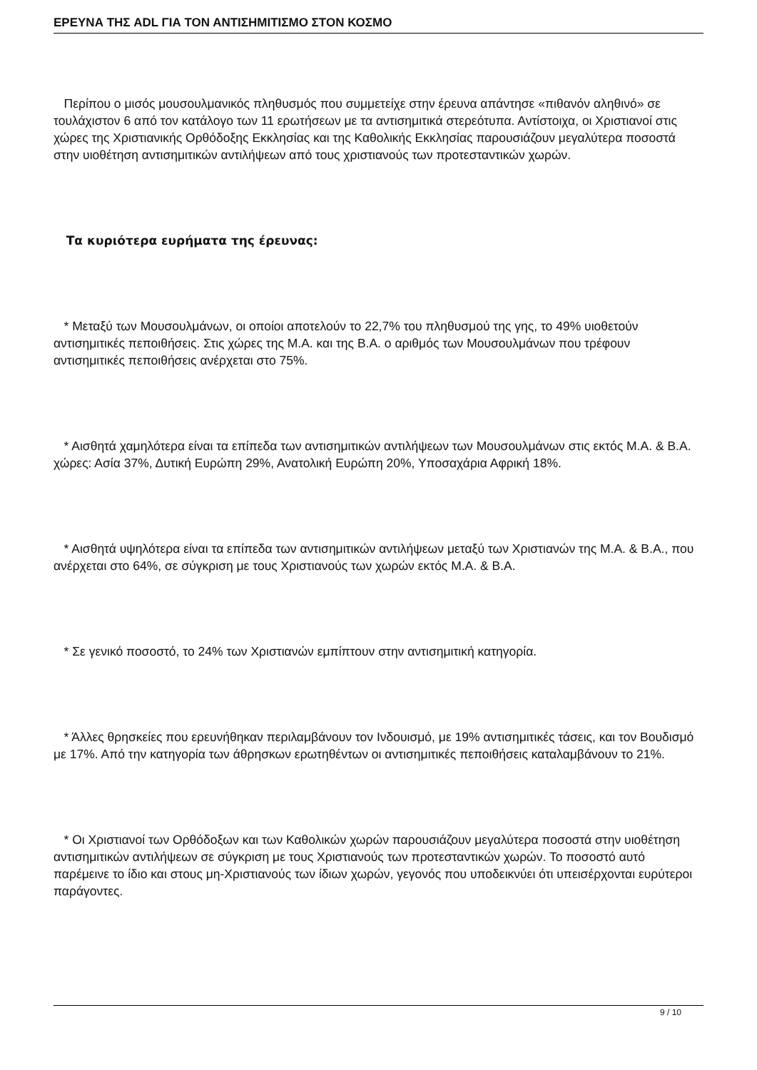ΕΡΕΥΝΑ ΤΗΣ ADL ΓΙΑ ΤΟΝ ΑΝΤΙΣΗΜΙΤΙΣΜΟ ΣΤΟΝ ΚΟΣΜΟ
Περίπου ο μισός μουσουλμανικός πληθυσμός που συμμετείχε στην έρευνα απάντησε «πιθανόν αληθινό» σε τουλάχιστον 6 από τον κατάλογο των 11 ερωτήσεων με τα αντισημιτικά στερεότυπα. Αντίστοιχα, οι Χριστιανοί στις χώρες της Χριστιανικής Ορθόδοξης Εκκλησίας και της Καθολικής Εκκλησίας παρουσιάζουν μεγαλύτερα ποσοστά στην υιοθέτηση αντισημιτικών αντιλήψεων από τους χριστιανούς των προτεσταντικών χωρών.
Τα κυριότερα ευρήματα της έρευνας:
* Μεταξύ των Μουσουλμάνων, οι οποίοι αποτελούν το 22,7% του πληθυσμού της γης, το 49% υιοθετούν αντισημιτικές πεποιθήσεις. Στις χώρες της Μ.Α. και της Β.Α. ο αριθμός των Μουσουλμάνων που τρέφουν αντισημιτικές πεποιθήσεις ανέρχεται στο 75%.
* Αισθητά χαμηλότερα είναι τα επίπεδα των αντισημιτικών αντιλήψεων των Μουσουλμάνων στις εκτός Μ.Α. & Β.Α. χώρες: Ασία 37%, Δυτική Ευρώπη 29%, Ανατολική Ευρώπη 20%, Υποσαχάρια Αφρική 18%.
* Αισθητά υψηλότερα είναι τα επίπεδα των αντισημιτικών αντιλήψεων μεταξύ των Χριστιανών της Μ.Α. & Β.Α., που ανέρχεται στο 64%, σε σύγκριση με τους Χριστιανούς των χωρών εκτός Μ.Α. & Β.Α.
* Σε γενικό ποσοστό, το 24% των Χριστιανών εμπίπτουν στην αντισημιτική κατηγορία.
* Άλλες θρησκείες που ερευνήθηκαν περιλαμβάνουν τον Ινδουισμό, με 19% αντισημιτικές τάσεις, και τον Βουδισμό με 17%. Από την κατηγορία των άθρησκων ερωτηθέντων οι αντισημιτικές πεποιθήσεις καταλαμβάνουν το 21%.
* Οι Χριστιανοί των Ορθόδοξων και των Καθολικών χωρών παρουσιάζουν μεγαλύτερα ποσοστά στην υιοθέτηση αντισημιτικών αντιλήψεων σε σύγκριση με τους Χριστιανούς των προτεσταντικών χωρών. Το ποσοστό αυτό παρέμεινε το ίδιο και στους μη-Χριστιανούς των ίδιων χωρών, γεγονός που υποδεικνύει ότι υπεισέρχονται ευρύτεροι παράγοντες.
9 / 10